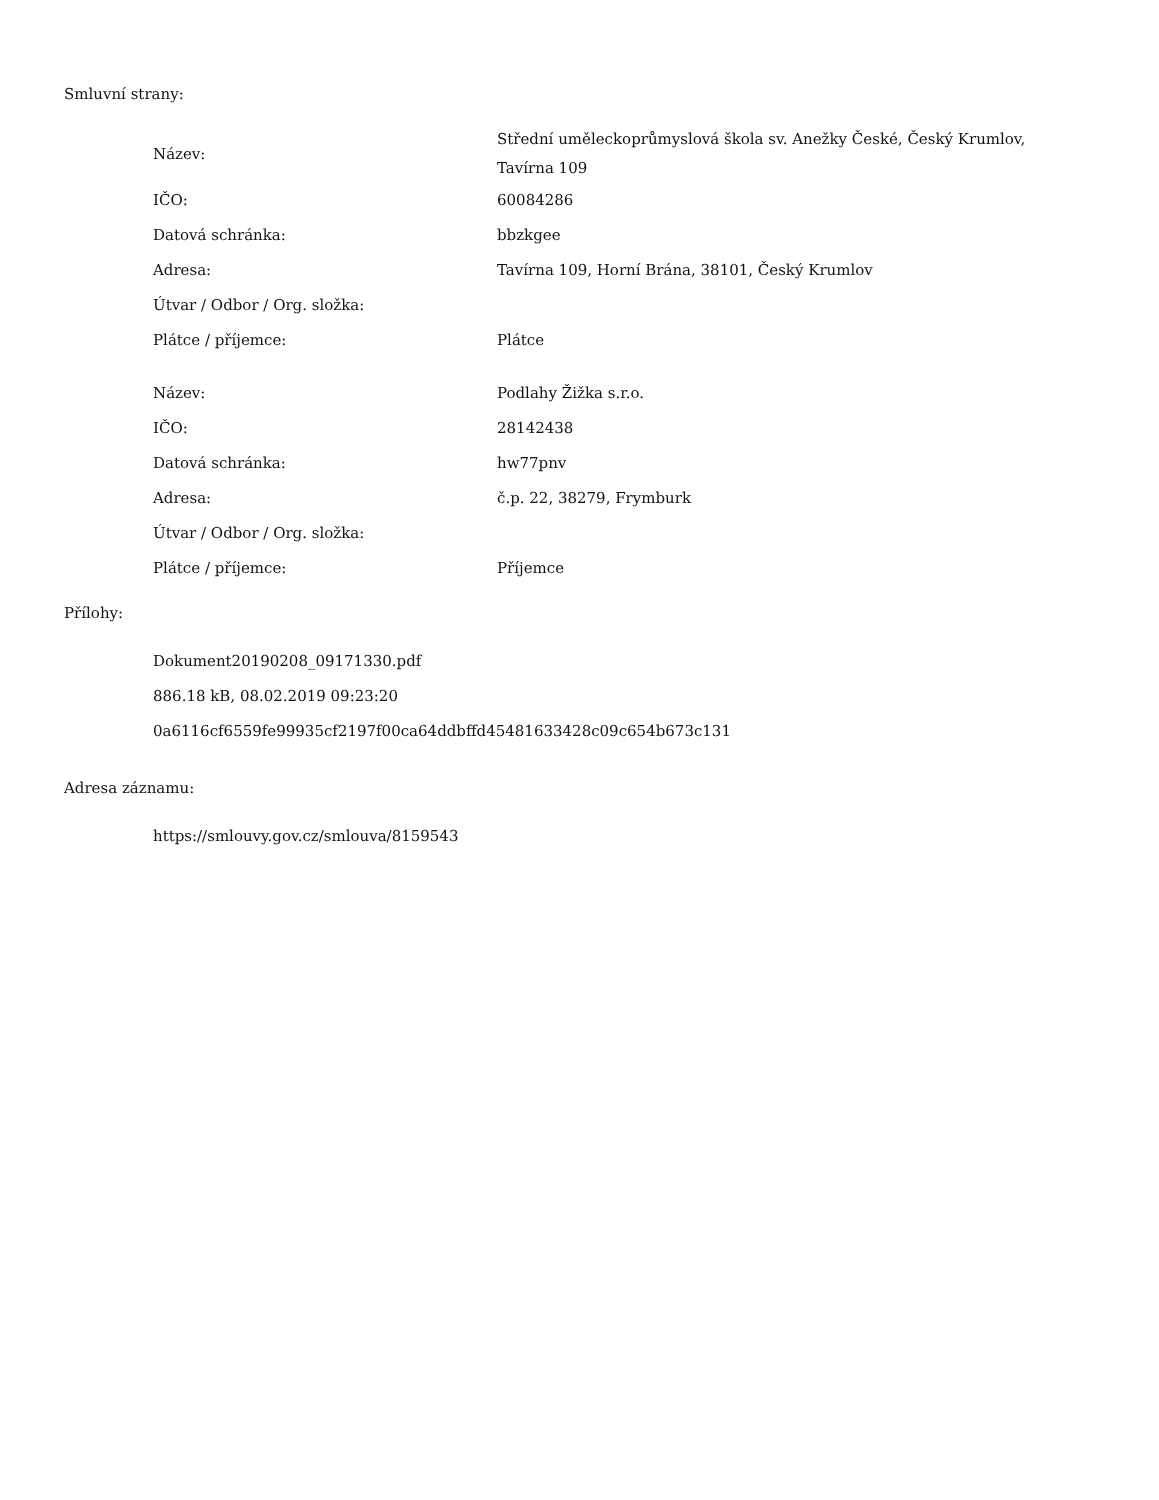Smluvní strany:
| Název: | Střední uměleckoprůmyslová škola sv. Anežky České, Český Krumlov, Tavírna 109 |
| IČO: | 60084286 |
| Datová schránka: | bbzkgee |
| Adresa: | Tavírna 109, Horní Brána, 38101, Český Krumlov |
| Útvar / Odbor / Org. složka: | |
| Plátce / příjemce: | Plátce |
| Název: | Podlahy Žižka s.r.o. |
| IČO: | 28142438 |
| Datová schránka: | hw77pnv |
| Adresa: | č.p. 22, 38279, Frymburk |
| Útvar / Odbor / Org. složka: | |
| Plátce / příjemce: | Příjemce |
Přílohy:
Dokument20190208_09171330.pdf
886.18 kB, 08.02.2019 09:23:20
0a6116cf6559fe99935cf2197f00ca64ddbffd45481633428c09c654b673c131
Adresa záznamu:
https://smlouvy.gov.cz/smlouva/8159543